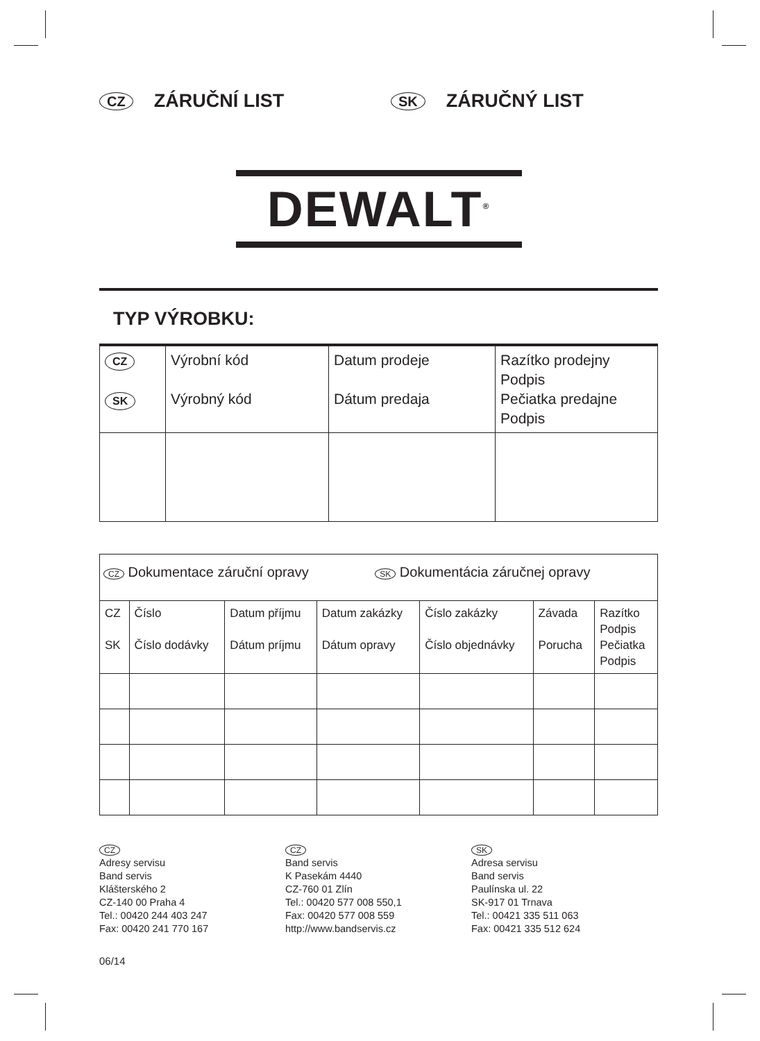CZ ZÁRUČNÍ LIST
SK ZÁRUČNÝ LIST
DEWALT<sup>®</sup>
TYP VÝROBKU:
| CZ SK | Výrobní kód Výrobný kód | Datum prodeje Dátum predaja | Razítko prodejny Podpis Pečiatka predajne Podpis |
| CZ Dokumentace záruční opravy SK Dokumentácia záručnej opravy | | | | | | |
| CZ SK | Číslo Číslo dodávky | Datum příjmu Dátum príjmu | Datum zakázky Dátum opravy | Číslo zakázky Číslo objednávky | Závada Porucha | Razítko Podpis Pečiatka Podpis |
CZ
Adresy servisu
Band servis
Klášterského 2
CZ-140 00 Praha 4
Tel.: 00420 244 403 247
Fax: 00420 241 770 167
CZ
Band servis
K Pasekám 4440
CZ-760 01 Zlín
Tel.: 00420 577 008 550,1
Fax: 00420 577 008 559
http://www.bandservis.cz
SK
Adresa servisu
Band servis
Paulínska ul. 22
SK-917 01 Trnava
Tel.: 00421 335 511 063
Fax: 00421 335 512 624
06/14